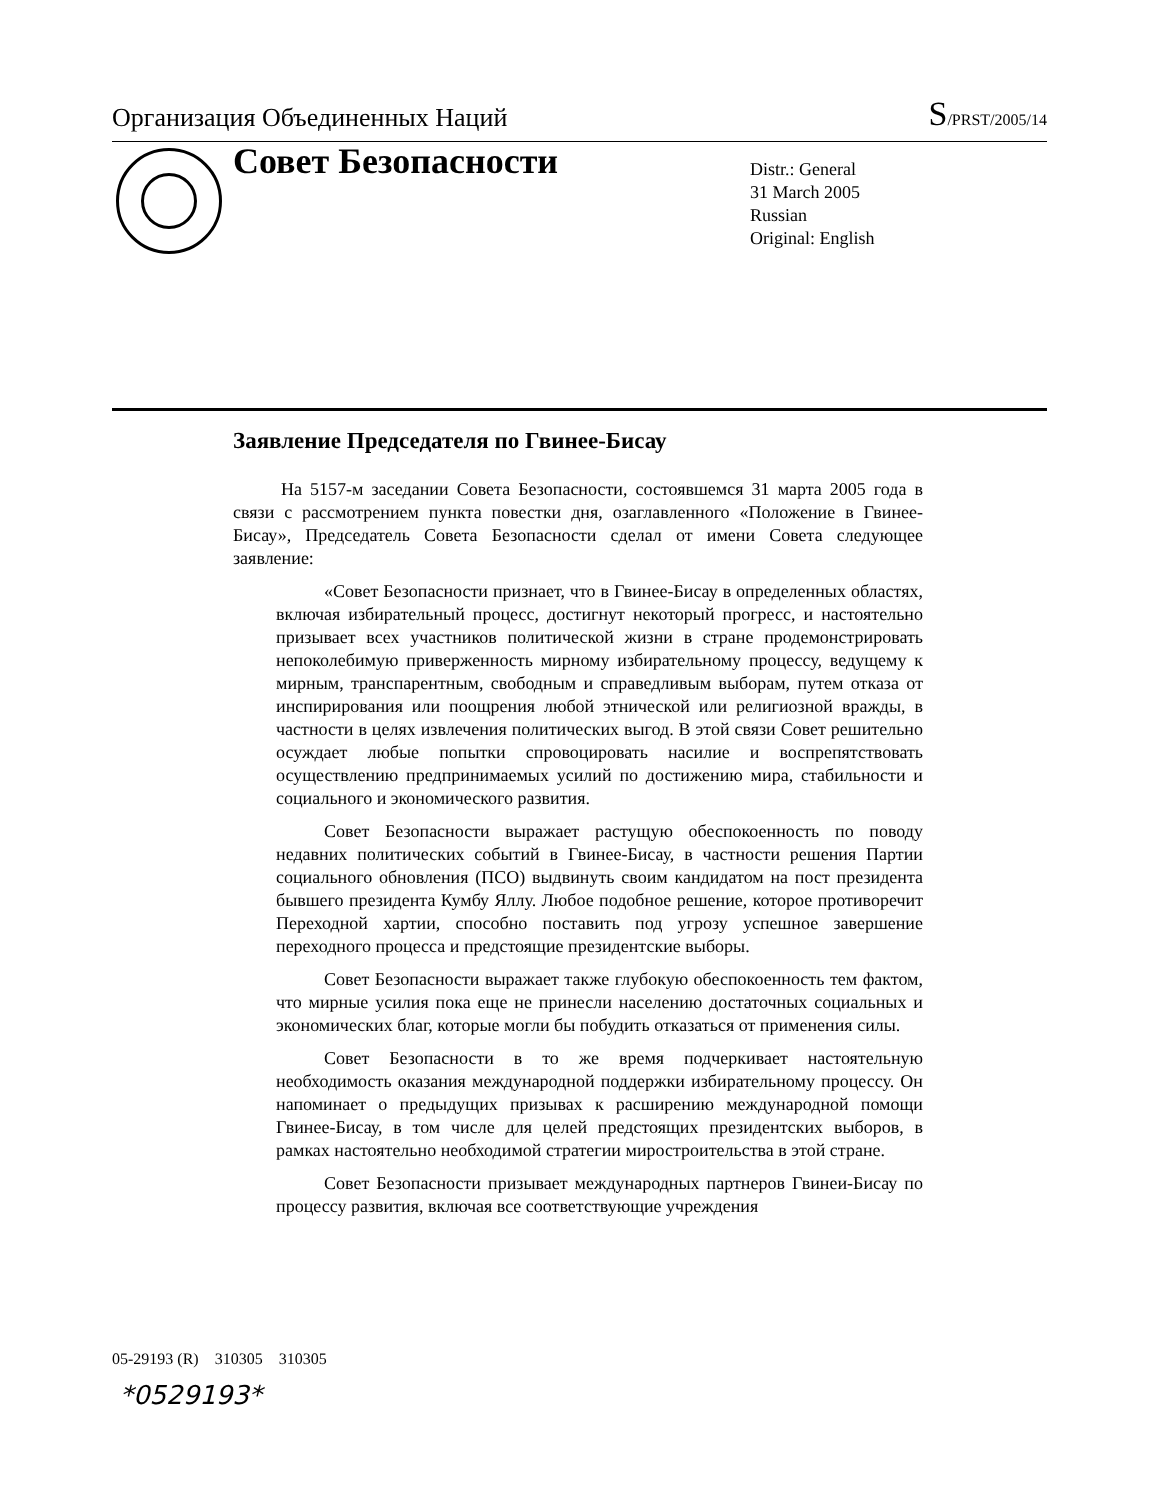Организация Объединенных Наций S/PRST/2005/14
Совет Безопасности
Distr.: General
31 March 2005
Russian
Original: English
Заявление Председателя по Гвинее-Бисау
На 5157-м заседании Совета Безопасности, состоявшемся 31 марта 2005 года в связи с рассмотрением пункта повестки дня, озаглавленного «Положение в Гвинее-Бисау», Председатель Совета Безопасности сделал от имени Совета следующее заявление:
«Совет Безопасности признает, что в Гвинее-Бисау в определенных областях, включая избирательный процесс, достигнут некоторый прогресс, и настоятельно призывает всех участников политической жизни в стране продемонстрировать непоколебимую приверженность мирному избирательному процессу, ведущему к мирным, транспарентным, свободным и справедливым выборам, путем отказа от инспирирования или поощрения любой этнической или религиозной вражды, в частности в целях извлечения политических выгод. В этой связи Совет решительно осуждает любые попытки спровоцировать насилие и воспрепятствовать осуществлению предпринимаемых усилий по достижению мира, стабильности и социального и экономического развития.
Совет Безопасности выражает растущую обеспокоенность по поводу недавних политических событий в Гвинее-Бисау, в частности решения Партии социального обновления (ПСО) выдвинуть своим кандидатом на пост президента бывшего президента Кумбу Яллу. Любое подобное решение, которое противоречит Переходной хартии, способно поставить под угрозу успешное завершение переходного процесса и предстоящие президентские выборы.
Совет Безопасности выражает также глубокую обеспокоенность тем фактом, что мирные усилия пока еще не принесли населению достаточных социальных и экономических благ, которые могли бы побудить отказаться от применения силы.
Совет Безопасности в то же время подчеркивает настоятельную необходимость оказания международной поддержки избирательному процессу. Он напоминает о предыдущих призывах к расширению международной помощи Гвинее-Бисау, в том числе для целей предстоящих президентских выборов, в рамках настоятельно необходимой стратегии миростроительства в этой стране.
Совет Безопасности призывает международных партнеров Гвинеи-Бисау по процессу развития, включая все соответствующие учреждения
05-29193 (R) 310305 310305
*0529193*